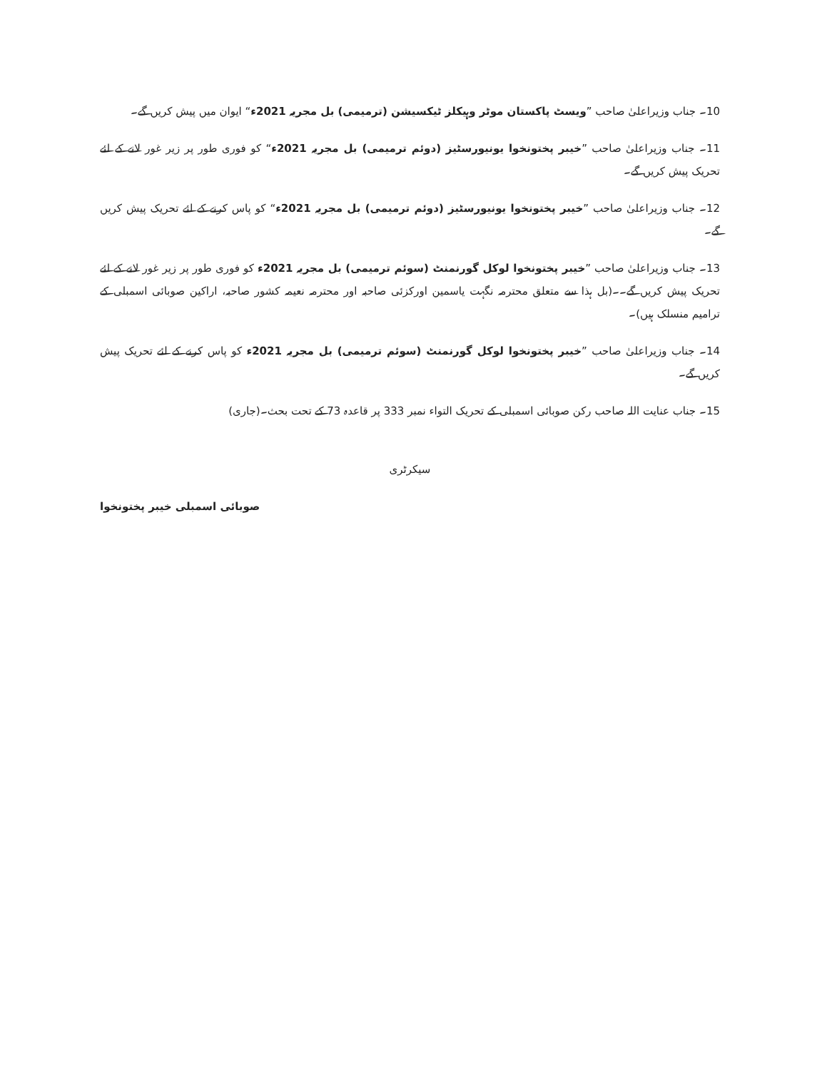10۔ جناب وزیراعلیٰ صاحب ”ویسٹ پاکستان موٹر وہیکلز ٹیکسیشن (ترمیمی) بل مجریہ 2021ء“ ایوان میں پیش کریں گے۔
11۔ جناب وزیراعلیٰ صاحب ”خیبر پختونخوا یونیورسٹیز (دوئم ترمیمی) بل مجریہ 2021ء“ کو فوری طور پر زیر غور لانے کے لئے تحریک پیش کریں گے۔
12۔ جناب وزیراعلیٰ صاحب ”خیبر پختونخوا یونیورسٹیز (دوئم ترمیمی) بل مجریہ 2021ء“ کو پاس کرنے کے لئے تحریک پیش کریں گے۔
13۔ جناب وزیراعلیٰ صاحب ”خیبر پختونخوا لوکل گورنمنٹ (سوئم ترمیمی) بل مجریہ 2021ء کو فوری طور پر زیر غور لانے کے لئے تحریک پیش کریں گے۔۔(بل ہذا سے متعلق محترمہ نگہت یاسمین اورکزئی صاحبہ اور محترمہ نعیمہ کشور صاحبہ، اراکین صوبائی اسمبلی کے ترامیم منسلک ہیں)۔
14۔ جناب وزیراعلیٰ صاحب ”خیبر پختونخوا لوکل گورنمنٹ (سوئم ترمیمی) بل مجریہ 2021ء کو پاس کرنے کے لئے تحریک پیش کریں گے۔
15۔ جناب عنایت اللہ صاحب رکن صوبائی اسمبلی کے تحریک التواء نمبر 333 پر قاعدہ 73 کے تحت بحث۔(جاری)
سیکرٹری
صوبائی اسمبلی خیبر پختونخوا